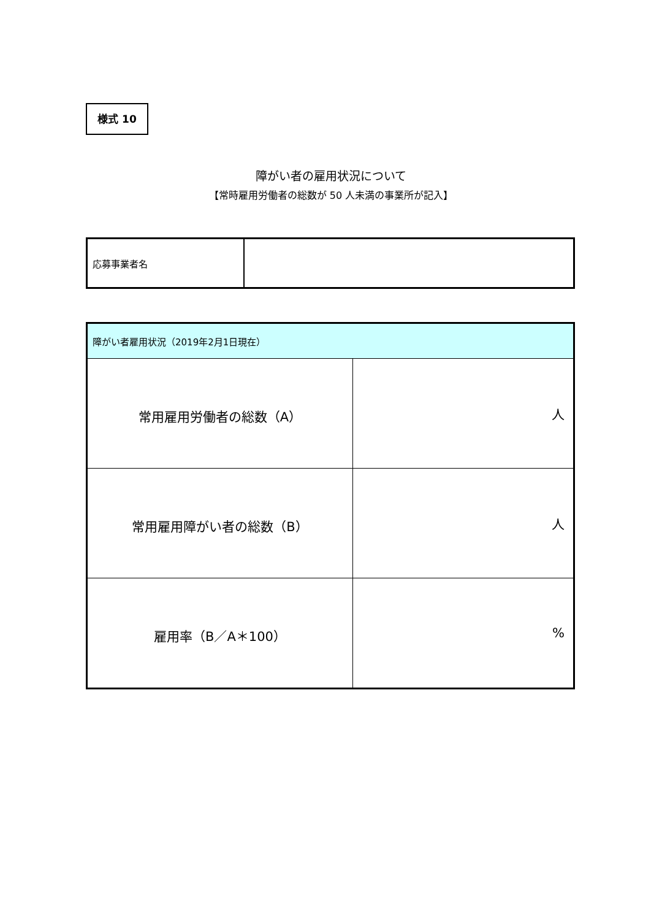様式 10
障がい者の雇用状況について
【常時雇用労働者の総数が 50 人未満の事業所が記入】
| 応募事業者名 | |
| 障がい者雇用状況（2019年2月1日現在） | |
| 常用雇用労働者の総数（A） | 人 |
| 常用雇用障がい者の総数（B） | 人 |
| 雇用率（B／A＊100） | % |